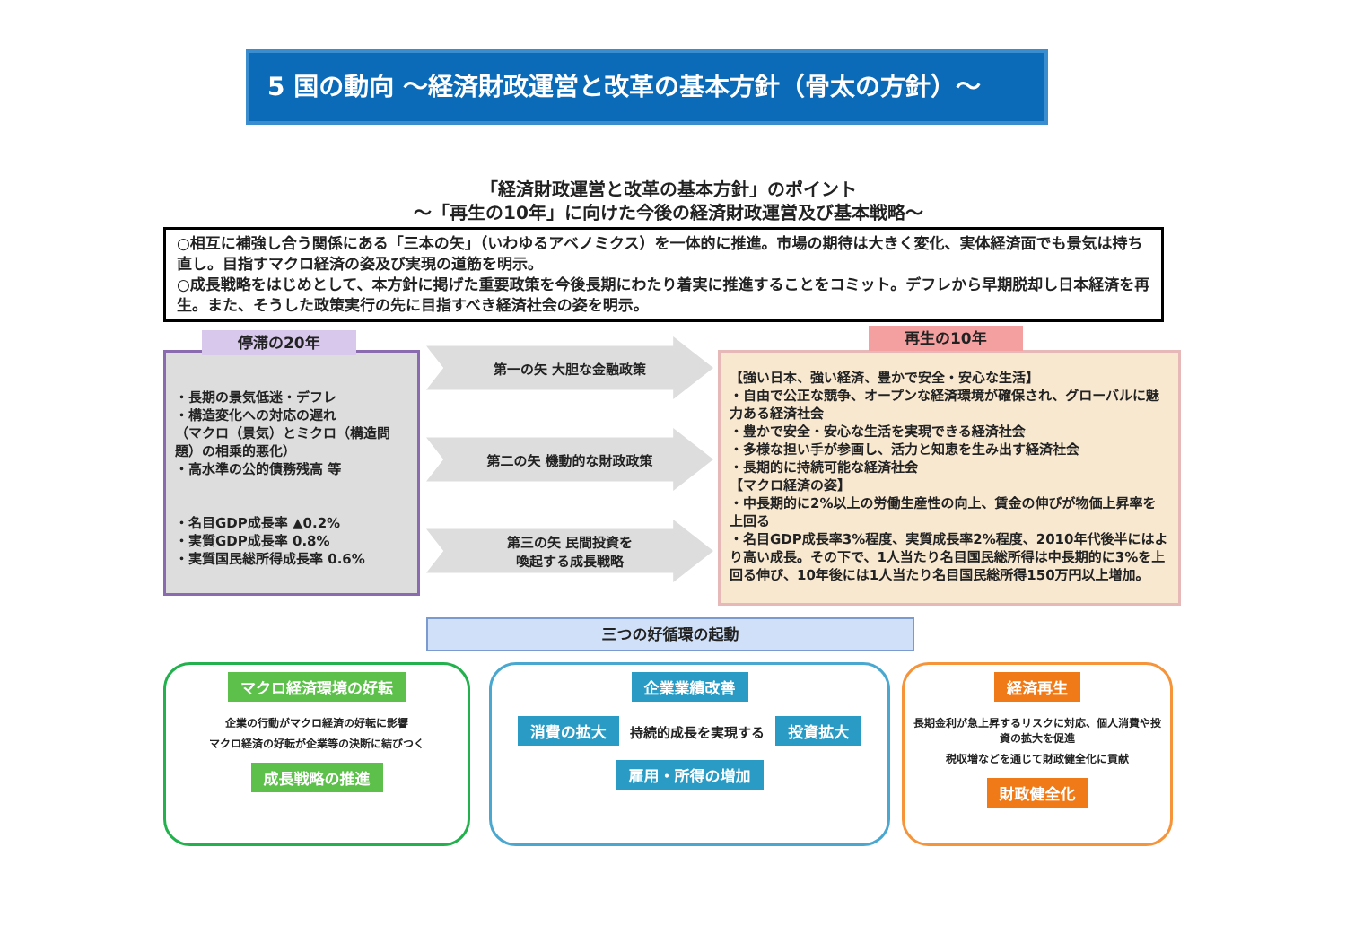5 国の動向 ～経済財政運営と改革の基本方針（骨太の方針）～
「経済財政運営と改革の基本方針」のポイント
～「再生の10年」に向けた今後の経済財政運営及び基本戦略～
○相互に補強し合う関係にある「三本の矢」（いわゆるアベノミクス）を一体的に推進。市場の期待は大きく変化、実体経済面でも景気は持ち直し。目指すマクロ経済の姿及び実現の道筋を明示。
○成長戦略をはじめとして、本方針に掲げた重要政策を今後長期にわたり着実に推進することをコミット。デフレから早期脱却し日本経済を再生。また、そうした政策実行の先に目指すべき経済社会の姿を明示。
停滞の20年
・長期の景気低迷・デフレ
・構造変化への対応の遅れ
（マクロ（景気）とミクロ（構造問題）の相乗的悪化）
・高水準の公的債務残高 等
・名目GDP成長率 ▲0.2%
・実質GDP成長率 0.8%
・実質国民総所得成長率 0.6%
第一の矢 大胆な金融政策
第二の矢 機動的な財政政策
第三の矢 民間投資を
喚起する成長戦略
再生の10年
【強い日本、強い経済、豊かで安全・安心な生活】
・自由で公正な競争、オープンな経済環境が確保され、グローバルに魅力ある経済社会
・豊かで安全・安心な生活を実現できる経済社会
・多様な担い手が参画し、活力と知恵を生み出す経済社会
・長期的に持続可能な経済社会
【マクロ経済の姿】
・中長期的に2%以上の労働生産性の向上、賃金の伸びが物価上昇率を上回る
・名目GDP成長率3%程度、実質成長率2%程度、2010年代後半にはより高い成長。その下で、1人当たり名目国民総所得は中長期的に3%を上回る伸び、10年後には1人当たり名目国民総所得150万円以上増加。
三つの好循環の起動
マクロ経済環境の好転
企業の行動がマクロ経済の好転に影響
マクロ経済の好転が企業等の決断に結びつく
成長戦略の推進
企業業績改善
消費の拡大 持続的成長を実現する 投資拡大
雇用・所得の増加
経済再生
長期金利が急上昇するリスクに対応、個人消費や投資の拡大を促進
税収増などを通じて財政健全化に貢献
財政健全化